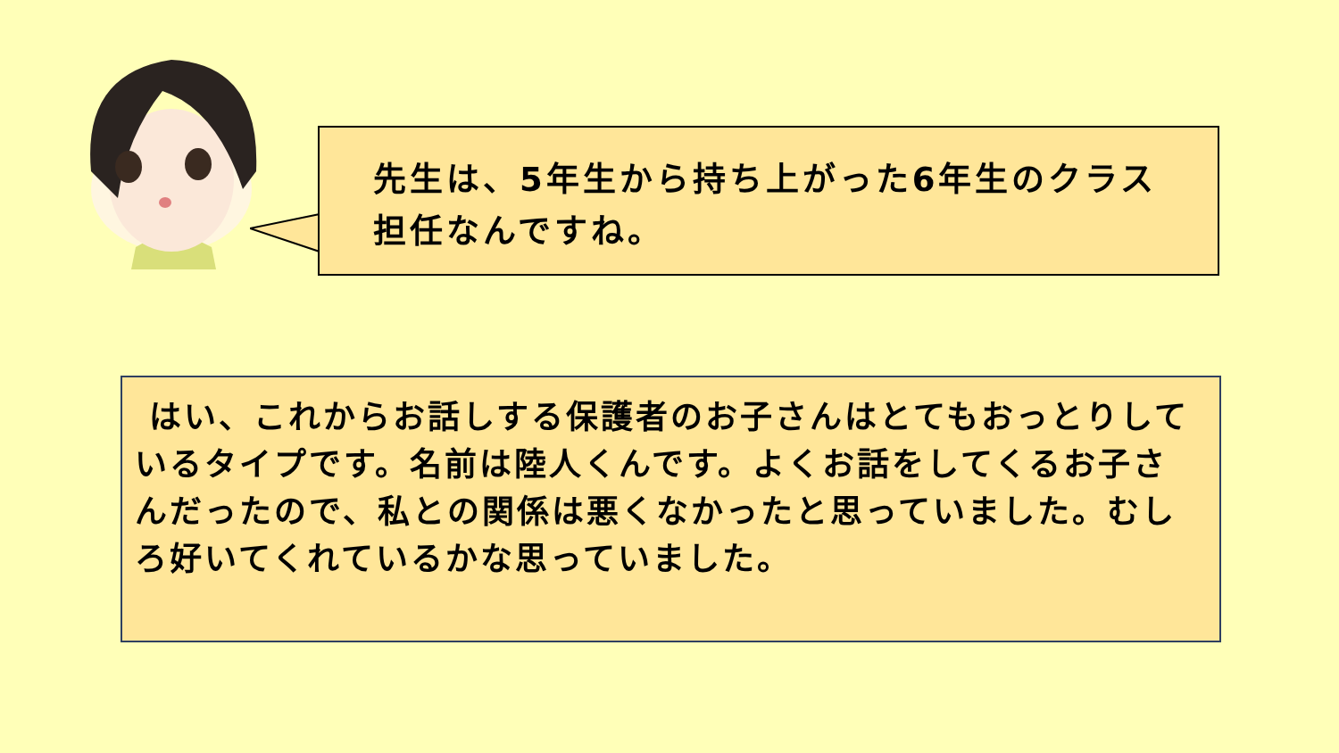先生は、5年生から持ち上がった6年生のクラス担任なんですね。
はい、これからお話しする保護者のお子さんはとてもおっとりしているタイプです。名前は陸人くんです。よくお話をしてくるお子さんだったので、私との関係は悪くなかったと思っていました。むしろ好いてくれているかな思っていました。